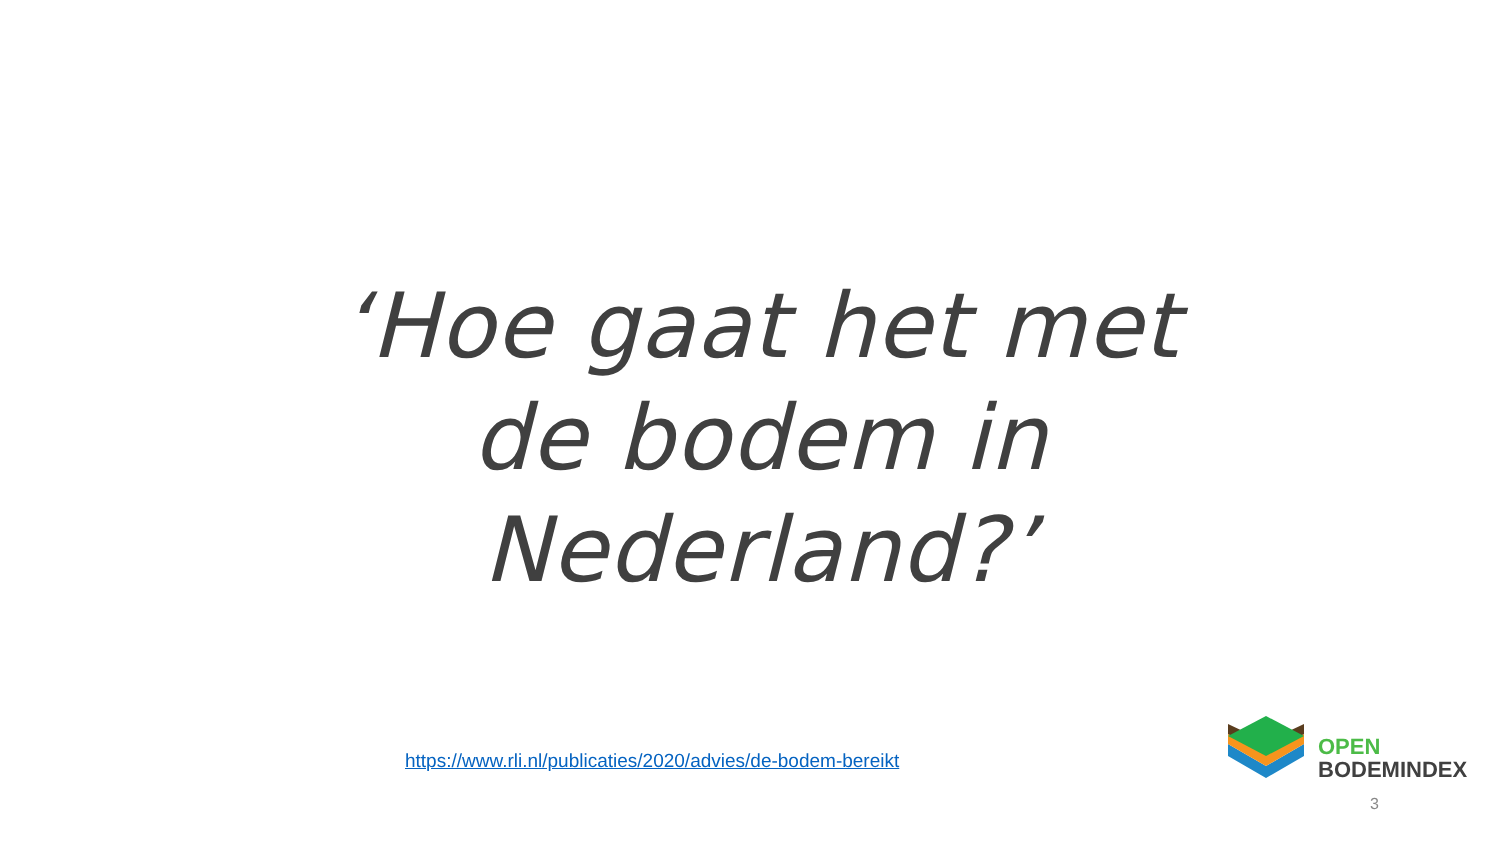‘Hoe gaat het met de bodem in Nederland?’
https://www.rli.nl/publicaties/2020/advies/de-bodem-bereikt
OPEN
BODEMINDEX
3